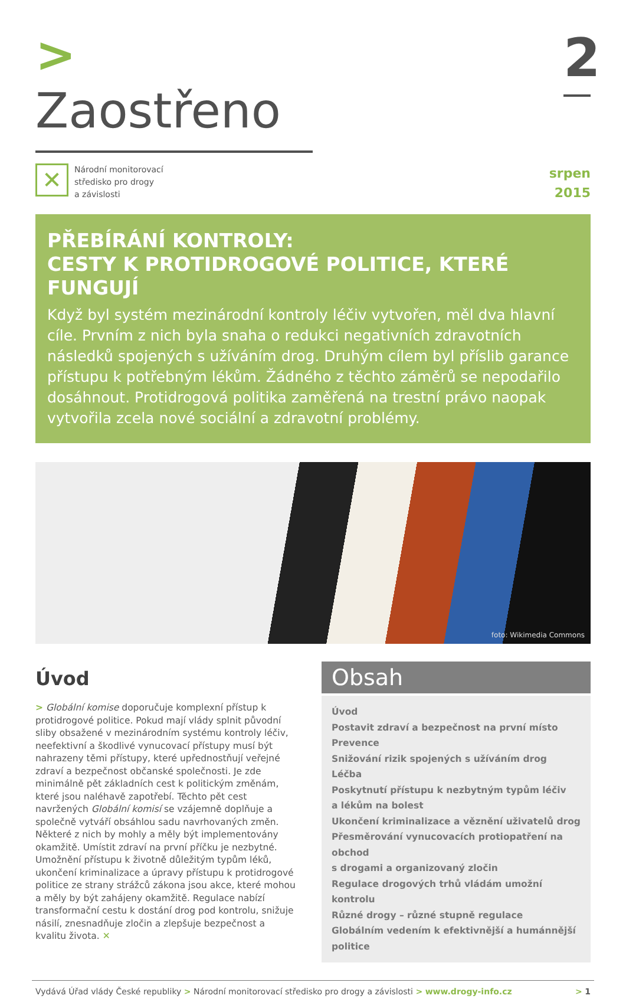> Zaostřeno
2
✕
Národní monitorovací
středisko pro drogy
a závislosti
srpen
2015
PŘEBÍRÁNÍ KONTROLY:
CESTY K PROTIDROGOVÉ POLITICE, KTERÉ FUNGUJÍ
Když byl systém mezinárodní kontroly léčiv vytvořen, měl dva hlavní cíle. Prvním z nich byla snaha o redukci negativních zdravotních následků spojených s užíváním drog. Druhým cílem byl příslib garance přístupu k potřebným lékům. Žádného z těchto záměrů se nepodařilo dosáhnout. Protidrogová politika zaměřená na trestní právo naopak vytvořila zcela nové sociální a zdravotní problémy.
foto: Wikimedia Commons
Úvod
> Globální komise doporučuje komplexní přístup k protidrogové politice. Pokud mají vlády splnit původní sliby obsažené v mezinárodním systému kontroly léčiv, neefektivní a škodlivé vynucovací přístupy musí být nahrazeny těmi přístupy, které upřednostňují veřejné zdraví a bezpečnost občanské společnosti. Je zde minimálně pět základních cest k politickým změnám, které jsou naléhavě zapotřebí. Těchto pět cest navržených Globální komisí se vzájemně doplňuje a společně vytváří obsáhlou sadu navrhovaných změn. Některé z nich by mohly a měly být implementovány okamžitě. Umístit zdraví na první příčku je nezbytné. Umožnění přístupu k životně důležitým typům léků, ukončení kriminalizace a úpravy přístupu k protidrogové politice ze strany strážců zákona jsou akce, které mohou a měly by být zahájeny okamžitě. Regulace nabízí transformační cestu k dostání drog pod kontrolu, snižuje násilí, znesnadňuje zločin a zlepšuje bezpečnost a kvalitu života. ✕
Obsah
Úvod
Postavit zdraví a bezpečnost na první místo
Prevence
Snižování rizik spojených s užíváním drog
Léčba
Poskytnutí přístupu k nezbytným typům léčiv
a lékům na bolest
Ukončení kriminalizace a věznění uživatelů drog
Přesměrování vynucovacích protiopatření na obchod
s drogami a organizovaný zločin
Regulace drogových trhů vládám umožní kontrolu
Různé drogy – různé stupně regulace
Globálním vedením k efektivnější a humánnější politice
Vydává Úřad vlády České republiky > Národní monitorovací středisko pro drogy a závislosti > www.drogy-info.cz > 1